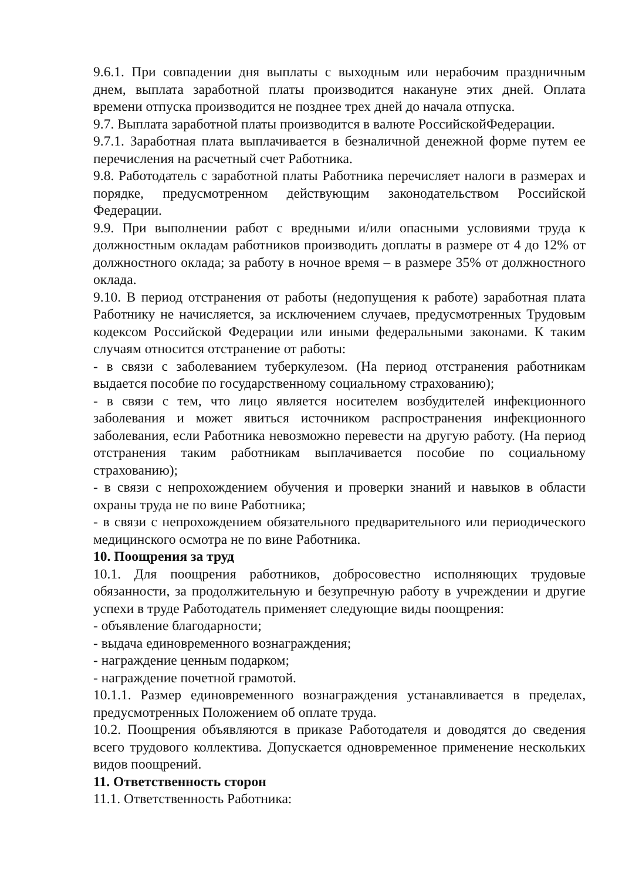9.6.1. При совпадении дня выплаты с выходным или нерабочим праздничным днем, выплата заработной платы производится накануне этих дней. Оплата времени отпуска производится не позднее трех дней до начала отпуска.
9.7. Выплата заработной платы производится в валюте РоссийскойФедерации.
9.7.1. Заработная плата выплачивается в безналичной денежной форме путем ее перечисления на расчетный счет Работника.
9.8. Работодатель с заработной платы Работника перечисляет налоги в размерах и порядке, предусмотренном действующим законодательством Российской Федерации.
9.9. При выполнении работ с вредными и/или опасными условиями труда к должностным окладам работников производить доплаты в размере от 4 до 12% от должностного оклада; за работу в ночное время – в размере 35% от должностного оклада.
9.10. В период отстранения от работы (недопущения к работе) заработная плата Работнику не начисляется, за исключением случаев, предусмотренных Трудовым кодексом Российской Федерации или иными федеральными законами. К таким случаям относится отстранение от работы:
- в связи с заболеванием туберкулезом. (На период отстранения работникам выдается пособие по государственному социальному страхованию);
- в связи с тем, что лицо является носителем возбудителей инфекционного заболевания и может явиться источником распространения инфекционного заболевания, если Работника невозможно перевести на другую работу. (На период отстранения таким работникам выплачивается пособие по социальному страхованию);
- в связи с непрохождением обучения и проверки знаний и навыков в области охраны труда не по вине Работника;
- в связи с непрохождением обязательного предварительного или периодического медицинского осмотра не по вине Работника.
10. Поощрения за труд
10.1. Для поощрения работников, добросовестно исполняющих трудовые обязанности, за продолжительную и безупречную работу в учреждении и другие успехи в труде Работодатель применяет следующие виды поощрения:
- объявление благодарности;
- выдача единовременного вознаграждения;
- награждение ценным подарком;
- награждение почетной грамотой.
10.1.1. Размер единовременного вознаграждения устанавливается в пределах, предусмотренных Положением об оплате труда.
10.2. Поощрения объявляются в приказе Работодателя и доводятся до сведения всего трудового коллектива. Допускается одновременное применение нескольких видов поощрений.
11. Ответственность сторон
11.1. Ответственность Работника: